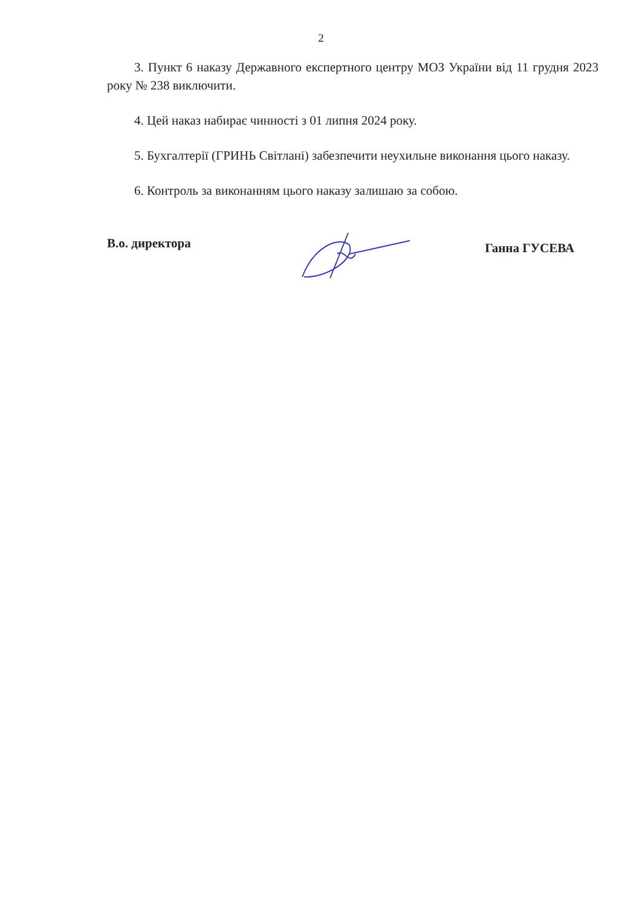2
3. Пункт 6 наказу Державного експертного центру МОЗ України від 11 грудня 2023 року № 238 виключити.
4. Цей наказ набирає чинності з 01 липня 2024 року.
5. Бухгалтерії (ГРИНЬ Світлані) забезпечити неухильне виконання цього наказу.
6. Контроль за виконанням цього наказу залишаю за собою.
В.о. директора Ганна ГУСЕВА